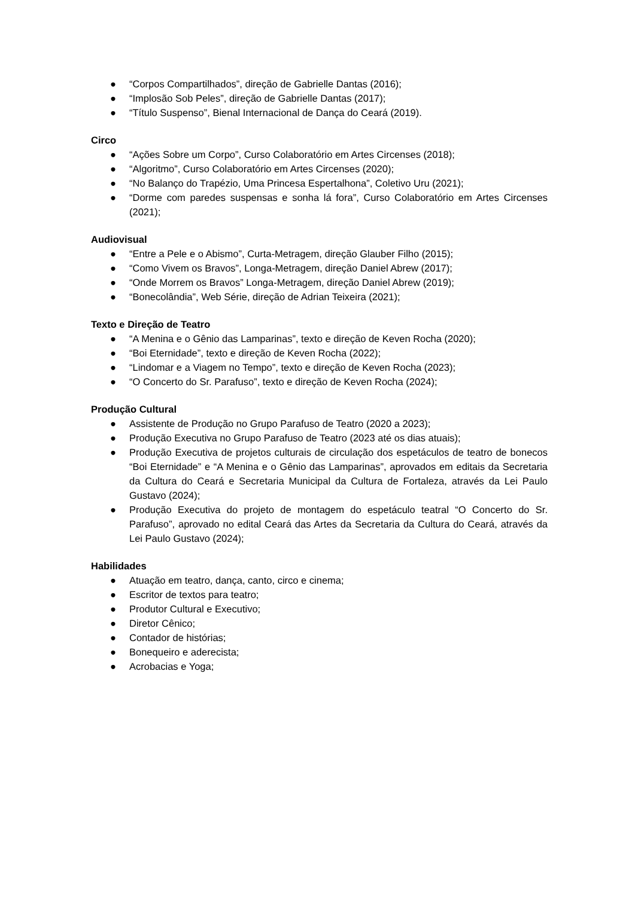● “Corpos Compartilhados”, direção de Gabrielle Dantas (2016);
● “Implosão Sob Peles”, direção de Gabrielle Dantas (2017);
● “Título Suspenso”, Bienal Internacional de Dança do Ceará (2019).
Circo
● “Ações Sobre um Corpo”, Curso Colaboratório em Artes Circenses (2018);
● “Algoritmo”, Curso Colaboratório em Artes Circenses (2020);
● “No Balanço do Trapézio, Uma Princesa Espertalhona”, Coletivo Uru (2021);
● “Dorme com paredes suspensas e sonha lá fora”, Curso Colaboratório em Artes Circenses (2021);
Audiovisual
● “Entre a Pele e o Abismo”, Curta-Metragem, direção Glauber Filho (2015);
● “Como Vivem os Bravos”, Longa-Metragem, direção Daniel Abrew (2017);
● “Onde Morrem os Bravos” Longa-Metragem, direção Daniel Abrew (2019);
● “Bonecolândia”, Web Série, direção de Adrian Teixeira (2021);
Texto e Direção de Teatro
● “A Menina e o Gênio das Lamparinas”, texto e direção de Keven Rocha (2020);
● “Boi Eternidade”, texto e direção de Keven Rocha (2022);
● “Lindomar e a Viagem no Tempo”, texto e direção de Keven Rocha (2023);
● “O Concerto do Sr. Parafuso”, texto e direção de Keven Rocha (2024);
Produção Cultural
● Assistente de Produção no Grupo Parafuso de Teatro (2020 a 2023);
● Produção Executiva no Grupo Parafuso de Teatro (2023 até os dias atuais);
● Produção Executiva de projetos culturais de circulação dos espetáculos de teatro de bonecos “Boi Eternidade” e “A Menina e o Gênio das Lamparinas”, aprovados em editais da Secretaria da Cultura do Ceará e Secretaria Municipal da Cultura de Fortaleza, através da Lei Paulo Gustavo (2024);
● Produção Executiva do projeto de montagem do espetáculo teatral “O Concerto do Sr. Parafuso”, aprovado no edital Ceará das Artes da Secretaria da Cultura do Ceará, através da Lei Paulo Gustavo (2024);
Habilidades
● Atuação em teatro, dança, canto, circo e cinema;
● Escritor de textos para teatro;
● Produtor Cultural e Executivo;
● Diretor Cênico;
● Contador de histórias;
● Bonequeiro e aderecista;
● Acrobacias e Yoga;